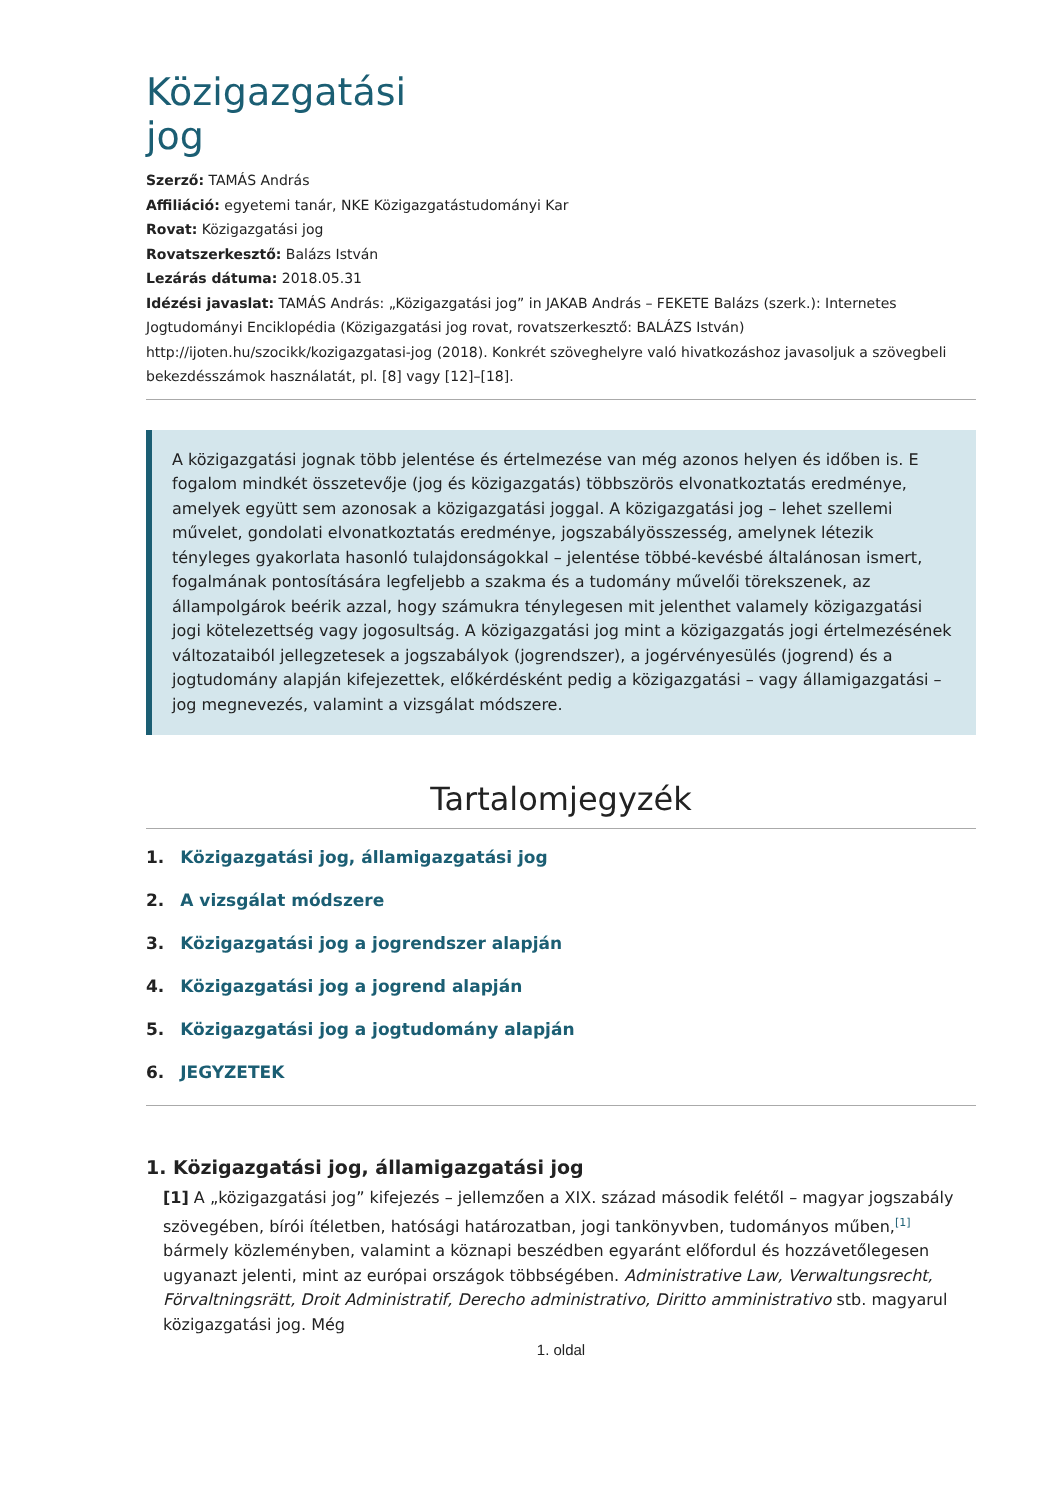Közigazgatási jog
Szerző: TAMÁS András
Affiliáció: egyetemi tanár, NKE Közigazgatástudományi Kar
Rovat: Közigazgatási jog
Rovatszerkesztő: Balázs István
Lezárás dátuma: 2018.05.31
Idézési javaslat: TAMÁS András: „Közigazgatási jog” in JAKAB András – FEKETE Balázs (szerk.): Internetes Jogtudományi Enciklopédia (Közigazgatási jog rovat, rovatszerkesztő: BALÁZS István) http://ijoten.hu/szocikk/kozigazgatasi-jog (2018). Konkrét szöveghelyre való hivatkozáshoz javasoljuk a szövegbeli bekezdésszámok használatát, pl. [8] vagy [12]–[18].
A közigazgatási jognak több jelentése és értelmezése van még azonos helyen és időben is. E fogalom mindkét összetevője (jog és közigazgatás) többszörös elvonatkoztatás eredménye, amelyek együtt sem azonosak a közigazgatási joggal. A közigazgatási jog – lehet szellemi művelet, gondolati elvonatkoztatás eredménye, jogszabályösszesség, amelynek létezik tényleges gyakorlata hasonló tulajdonságokkal – jelentése többé-kevésbé általánosan ismert, fogalmának pontosítására legfeljebb a szakma és a tudomány művelői törekszenek, az állampolgárok beérik azzal, hogy számukra ténylegesen mit jelenthet valamely közigazgatási jogi kötelezettség vagy jogosultság. A közigazgatási jog mint a közigazgatás jogi értelmezésének változataiból jellegzetesek a jogszabályok (jogrendszer), a jogérvényesülés (jogrend) és a jogtudomány alapján kifejezettek, előkérdésként pedig a közigazgatási – vagy államigazgatási – jog megnevezés, valamint a vizsgálat módszere.
Tartalomjegyzék
1. Közigazgatási jog, államigazgatási jog
2. A vizsgálat módszere
3. Közigazgatási jog a jogrendszer alapján
4. Közigazgatási jog a jogrend alapján
5. Közigazgatási jog a jogtudomány alapján
6. JEGYZETEK
1. Közigazgatási jog, államigazgatási jog
[1] A „közigazgatási jog” kifejezés – jellemzően a XIX. század második felétől – magyar jogszabály szövegében, bírói ítéletben, hatósági határozatban, jogi tankönyvben, tudományos műben,<sup>[1]</sup> bármely közleményben, valamint a köznapi beszédben egyaránt előfordul és hozzávetőlegesen ugyanazt jelenti, mint az európai országok többségében. Administrative Law, Verwaltungsrecht, Förvaltningsrätt, Droit Administratif, Derecho administrativo, Diritto amministrativo stb. magyarul közigazgatási jog. Még
1. oldal